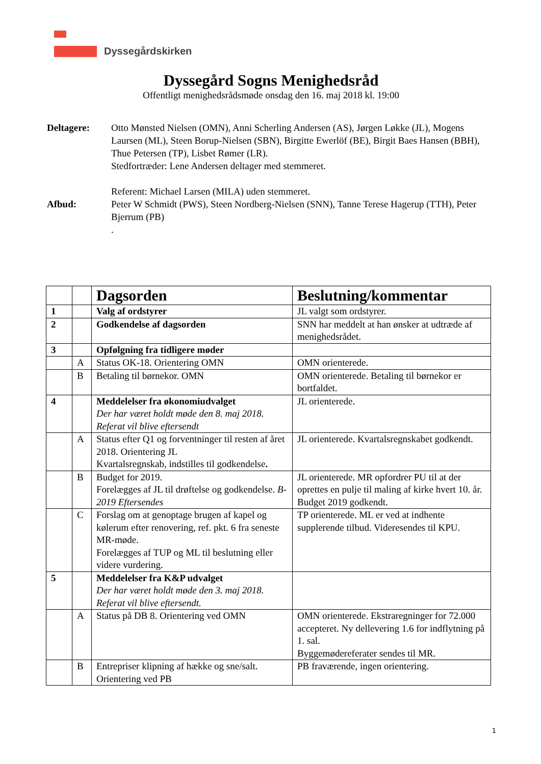Dyssegårdskirken
Dyssegård Sogns Menighedsråd
Offentligt menighedsrådsmøde onsdag den 16. maj 2018 kl. 19:00
Deltagere:
Otto Mønsted Nielsen (OMN), Anni Scherling Andersen (AS), Jørgen Løkke (JL), Mogens Laursen (ML), Steen Borup-Nielsen (SBN), Birgitte Ewerlöf (BE), Birgit Baes Hansen (BBH), Thue Petersen (TP), Lisbet Rømer (LR).
Stedfortræder: Lene Andersen deltager med stemmeret.
Referent: Michael Larsen (MILA) uden stemmeret.
Afbud:
Peter W Schmidt (PWS), Steen Nordberg-Nielsen (SNN), Tanne Terese Hagerup (TTH), Peter Bjerrum (PB)
.
| | | Dagsorden | Beslutning/kommentar |
| 1 | | Valg af ordstyrer | JL valgt som ordstyrer. |
| 2 | | Godkendelse af dagsorden | SNN har meddelt at han ønsker at udtræde af menighedsrådet. |
| 3 | | Opfølgning fra tidligere møder | |
| | A | Status OK-18. Orientering OMN | OMN orienterede. |
| | B | Betaling til børnekor. OMN | OMN orienterede. Betaling til børnekor er bortfaldet. |
| 4 | | Meddelelser fra økonomiudvalget Der har været holdt møde den 8. maj 2018. Referat vil blive eftersendt | JL orienterede. |
| | A | Status efter Q1 og forventninger til resten af året 2018. Orientering JL Kvartalsregnskab, indstilles til godkendelse . | JL orienterede. Kvartalsregnskabet godkendt. |
| | B | Budget for 2019. Forelægges af JL til drøftelse og godkendelse. B-2019 Eftersendes | JL orienterede. MR opfordrer PU til at der oprettes en pulje til maling af kirke hvert 10. år. Budget 2019 godkendt. |
| | C | Forslag om at genoptage brugen af kapel og kølerum efter renovering, ref. pkt. 6 fra seneste MR-møde. Forelægges af TUP og ML til beslutning eller videre vurdering. | TP orienterede. ML er ved at indhente supplerende tilbud. Videresendes til KPU. |
| 5 | | Meddelelser fra K&P udvalget Der har været holdt møde den 3. maj 2018. Referat vil blive eftersendt. | |
| | A | Status på DB 8. Orientering ved OMN | OMN orienterede. Ekstraregninger for 72.000 accepteret. Ny dellevering 1.6 for indflytning på 1. sal. Byggemødereferater sendes til MR. |
| | B | Entrepriser klipning af hække og sne/salt. Orientering ved PB | PB fraværende, ingen orientering. |
1